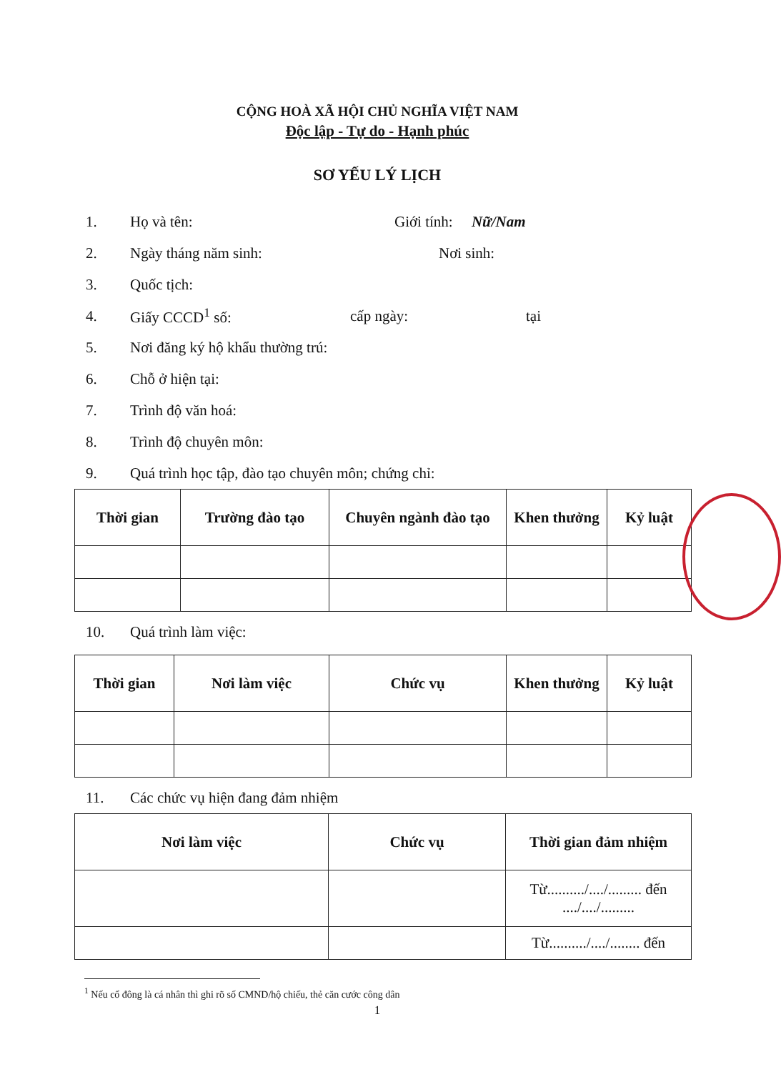CỘNG HOÀ XÃ HỘI CHỦ NGHĨA VIỆT NAM
Độc lập - Tự do - Hạnh phúc
SƠ YẾU LÝ LỊCH
1. Họ và tên: Giới tính: Nữ/Nam
2. Ngày tháng năm sinh: Nơi sinh:
3. Quốc tịch:
4. Giấy CCCD<sup>1</sup> số: cấp ngày: tại
5. Nơi đăng ký hộ khẩu thường trú:
6. Chỗ ở hiện tại:
7. Trình độ văn hoá:
8. Trình độ chuyên môn:
9. Quá trình học tập, đào tạo chuyên môn; chứng chỉ:
| Thời gian | Trường đào tạo | Chuyên ngành đào tạo | Khen thưởng | Kỷ luật |
| --- | --- | --- | --- | --- |
10. Quá trình làm việc:
| Thời gian | Nơi làm việc | Chức vụ | Khen thưởng | Kỷ luật |
| --- | --- | --- | --- | --- |
11. Các chức vụ hiện đang đảm nhiệm
| Nơi làm việc | Chức vụ | Thời gian đảm nhiệm |
| --- | --- | --- |
| | | Từ........../..../......... đến ..../..../......... |
| | | Từ........../..../........ đến |
<sup>1</sup> Nếu cổ đông là cá nhân thì ghi rõ số CMND/hộ chiếu, thẻ căn cước công dân
1